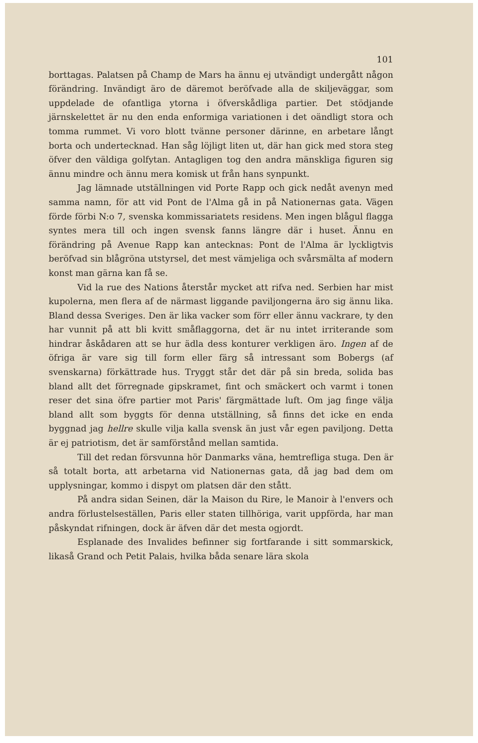101
borttagas. Palatsen på Champ de Mars ha ännu ej utvändigt undergått någon förändring. Invändigt äro de däremot beröfvade alla de skiljeväggar, som uppdelade de ofantliga ytorna i öfverskådliga partier. Det stödjande järnskelettet är nu den enda enformiga variationen i det oändligt stora och tomma rummet. Vi voro blott tvänne personer därinne, en arbetare långt borta och undertecknad. Han såg löjligt liten ut, där han gick med stora steg öfver den väldiga golfytan. Antagligen tog den andra mänskliga figuren sig ännu mindre och ännu mera komisk ut från hans synpunkt.
Jag lämnade utställningen vid Porte Rapp och gick nedåt avenyn med samma namn, för att vid Pont de l'Alma gå in på Nationernas gata. Vägen förde förbi N:o 7, svenska kommissariatets residens. Men ingen blågul flagga syntes mera till och ingen svensk fanns längre där i huset. Ännu en förändring på Avenue Rapp kan antecknas: Pont de l'Alma är lyckligtvis beröfvad sin blågröna utstyrsel, det mest vämjeliga och svårsmälta af modern konst man gärna kan få se.
Vid la rue des Nations återstår mycket att rifva ned. Serbien har mist kupolerna, men flera af de närmast liggande paviljongerna äro sig ännu lika. Bland dessa Sveriges. Den är lika vacker som förr eller ännu vackrare, ty den har vunnit på att bli kvitt småflaggorna, det är nu intet irriterande som hindrar åskådaren att se hur ädla dess konturer verkligen äro. Ingen af de öfriga är vare sig till form eller färg så intressant som Bobergs (af svenskarna) förkättrade hus. Tryggt står det där på sin breda, solida bas bland allt det förregnade gipskramet, fint och smäckert och varmt i tonen reser det sina öfre partier mot Paris' färgmättade luft. Om jag finge välja bland allt som byggts för denna utställning, så finns det icke en enda byggnad jag hellre skulle vilja kalla svensk än just vår egen paviljong. Detta är ej patriotism, det är samförstånd mellan samtida.
Till det redan försvunna hör Danmarks väna, hemtrefliga stuga. Den är så totalt borta, att arbetarna vid Nationernas gata, då jag bad dem om upplysningar, kommo i dispyt om platsen där den stått.
På andra sidan Seinen, där la Maison du Rire, le Manoir à l'envers och andra förlustelseställen, Paris eller staten tillhöriga, varit uppförda, har man påskyndat rifningen, dock är äfven där det mesta ogjordt.
Esplanade des Invalides befinner sig fortfarande i sitt sommarskick, likaså Grand och Petit Palais, hvilka båda senare lära skola